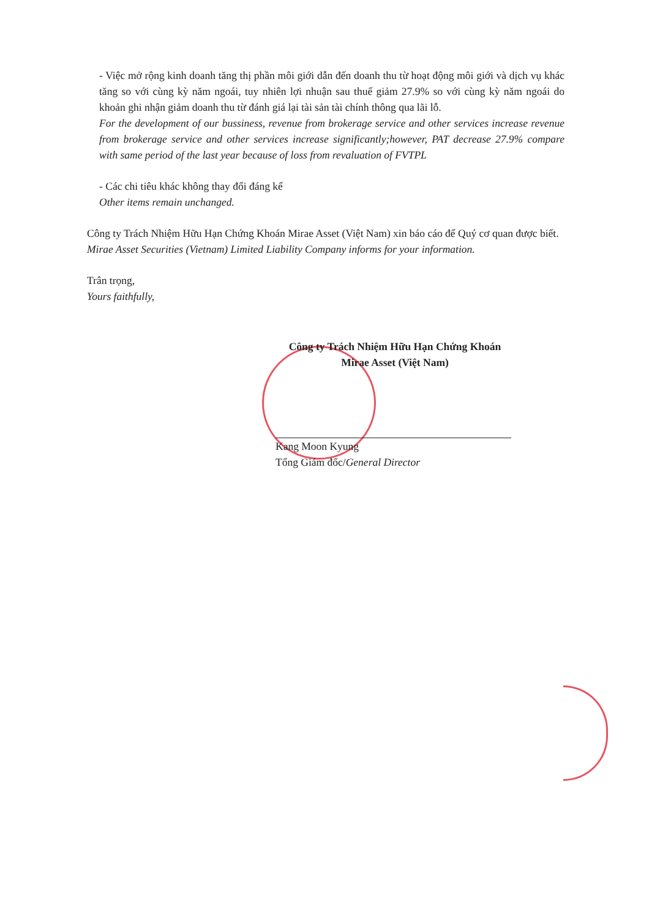- Việc mở rộng kinh doanh tăng thị phần môi giới dẫn đến doanh thu từ hoạt động môi giới và dịch vụ khác tăng so với cùng kỳ năm ngoái, tuy nhiên lợi nhuận sau thuế giảm 27.9% so với cùng kỳ năm ngoái do khoản ghi nhận giảm doanh thu từ đánh giá lại tài sản tài chính thông qua lãi lỗ.
For the development of our bussiness, revenue from brokerage service and other services increase revenue from brokerage service and other services increase significantly;however, PAT decrease 27.9% compare with same period of the last year because of loss from revaluation of FVTPL
- Các chi tiêu khác không thay đổi đáng kể
Other items remain unchanged.
Công ty Trách Nhiệm Hữu Hạn Chứng Khoán Mirae Asset (Việt Nam) xin báo cáo để Quý cơ quan được biết.
Mirae Asset Securities (Vietnam) Limited Liability Company informs for your information.
Trân trọng,
Yours faithfully,
Công ty Trách Nhiệm Hữu Hạn Chứng Khoán
Mirae Asset (Việt Nam)
Kang Moon Kyung
Tổng Giám đốc/General Director